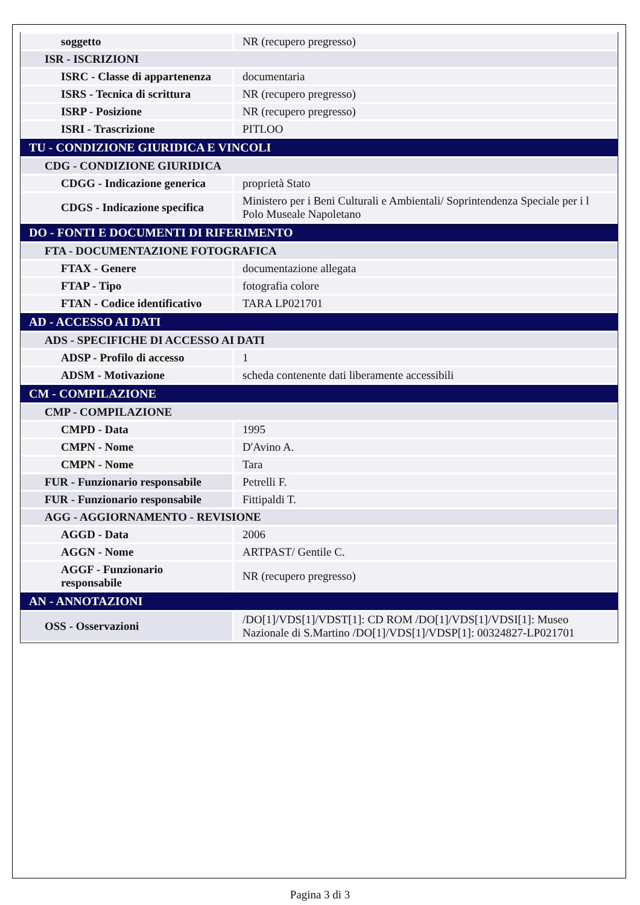| soggetto | NR (recupero pregresso) |
| ISR - ISCRIZIONI | |
| ISRC - Classe di appartenenza | documentaria |
| ISRS - Tecnica di scrittura | NR (recupero pregresso) |
| ISRP - Posizione | NR (recupero pregresso) |
| ISRI - Trascrizione | PITLOO |
| TU - CONDIZIONE GIURIDICA E VINCOLI | |
| CDG - CONDIZIONE GIURIDICA | |
| CDGG - Indicazione generica | proprietà Stato |
| CDGS - Indicazione specifica | Ministero per i Beni Culturali e Ambientali/ Soprintendenza Speciale per i l Polo Museale Napoletano |
| DO - FONTI E DOCUMENTI DI RIFERIMENTO | |
| FTA - DOCUMENTAZIONE FOTOGRAFICA | |
| FTAX - Genere | documentazione allegata |
| FTAP - Tipo | fotografia colore |
| FTAN - Codice identificativo | TARA LP021701 |
| AD - ACCESSO AI DATI | |
| ADS - SPECIFICHE DI ACCESSO AI DATI | |
| ADSP - Profilo di accesso | 1 |
| ADSM - Motivazione | scheda contenente dati liberamente accessibili |
| CM - COMPILAZIONE | |
| CMP - COMPILAZIONE | |
| CMPD - Data | 1995 |
| CMPN - Nome | D'Avino A. |
| CMPN - Nome | Tara |
| FUR - Funzionario responsabile | Petrelli F. |
| FUR - Funzionario responsabile | Fittipaldi T. |
| AGG - AGGIORNAMENTO - REVISIONE | |
| AGGD - Data | 2006 |
| AGGN - Nome | ARTPAST/ Gentile C. |
| AGGF - Funzionario responsabile | NR (recupero pregresso) |
| AN - ANNOTAZIONI | |
| OSS - Osservazioni | /DO[1]/VDS[1]/VDST[1]: CD ROM /DO[1]/VDS[1]/VDSI[1]: Museo Nazionale di S.Martino /DO[1]/VDS[1]/VDSP[1]: 00324827-LP021701 |
Pagina 3 di 3